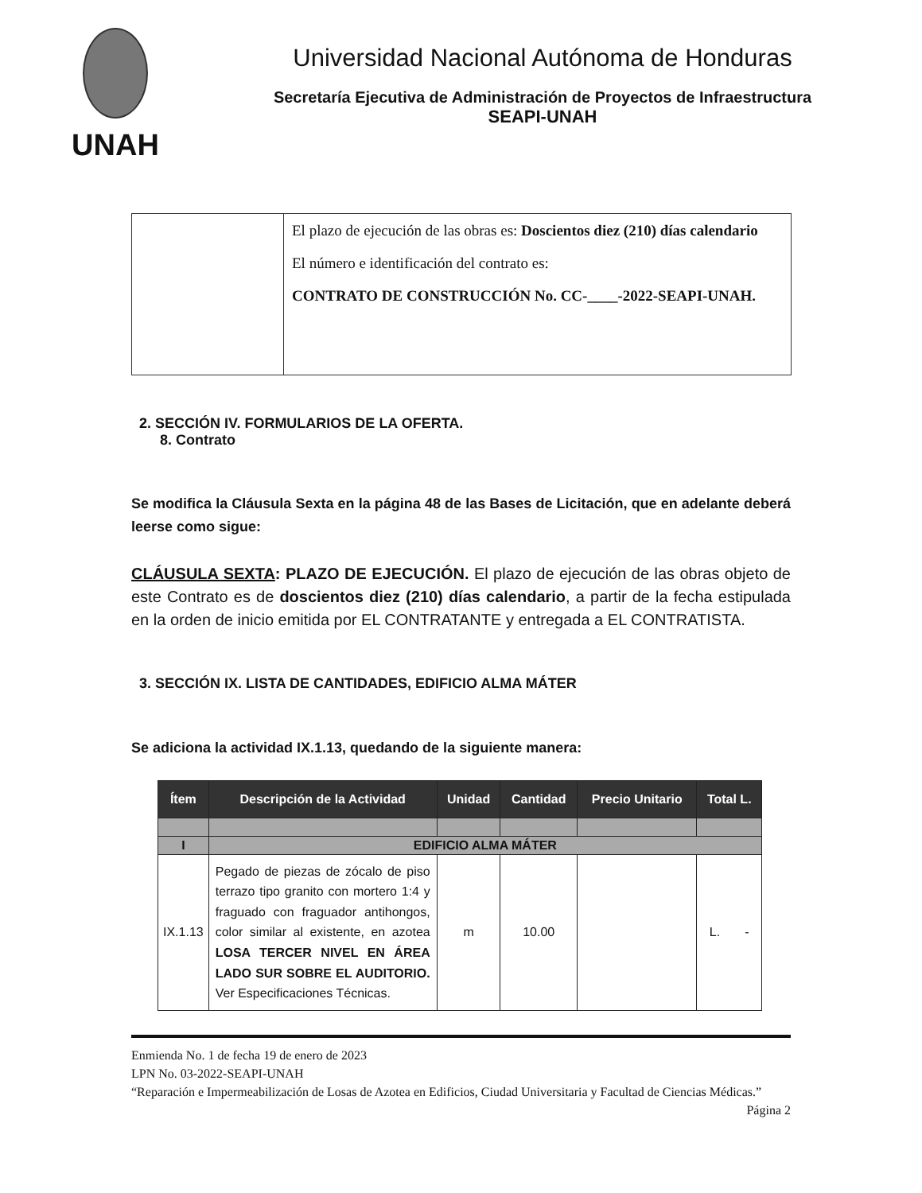UNAH
Universidad Nacional Autónoma de Honduras
Secretaría Ejecutiva de Administración de Proyectos de Infraestructura
SEAPI-UNAH
| | El plazo de ejecución de las obras es: Doscientos diez (210) días calendario El número e identificación del contrato es: CONTRATO DE CONSTRUCCIÓN No. CC-____-2022-SEAPI-UNAH. |
2. SECCIÓN IV. FORMULARIOS DE LA OFERTA.
8. Contrato
Se modifica la Cláusula Sexta en la página 48 de las Bases de Licitación, que en adelante deberá leerse como sigue:
CLÁUSULA SEXTA: PLAZO DE EJECUCIÓN. El plazo de ejecución de las obras objeto de este Contrato es de doscientos diez (210) días calendario, a partir de la fecha estipulada en la orden de inicio emitida por EL CONTRATANTE y entregada a EL CONTRATISTA.
3. SECCIÓN IX. LISTA DE CANTIDADES, EDIFICIO ALMA MÁTER
Se adiciona la actividad IX.1.13, quedando de la siguiente manera:
| Ítem | Descripción de la Actividad | Unidad | Cantidad | Precio Unitario | Total L. |
| --- | --- | --- | --- | --- | --- |
| I | EDIFICIO ALMA MÁTER | | | | |
| IX.1.13 | Pegado de piezas de zócalo de piso terrazo tipo granito con mortero 1:4 y fraguado con fraguador antihongos, color similar al existente, en azotea LOSA TERCER NIVEL EN ÁREA LADO SUR SOBRE EL AUDITORIO. Ver Especificaciones Técnicas. | m | 10.00 | | L. - |
Enmienda No. 1 de fecha 19 de enero de 2023
LPN No. 03-2022-SEAPI-UNAH
“Reparación e Impermeabilización de Losas de Azotea en Edificios, Ciudad Universitaria y Facultad de Ciencias Médicas.” Página 2